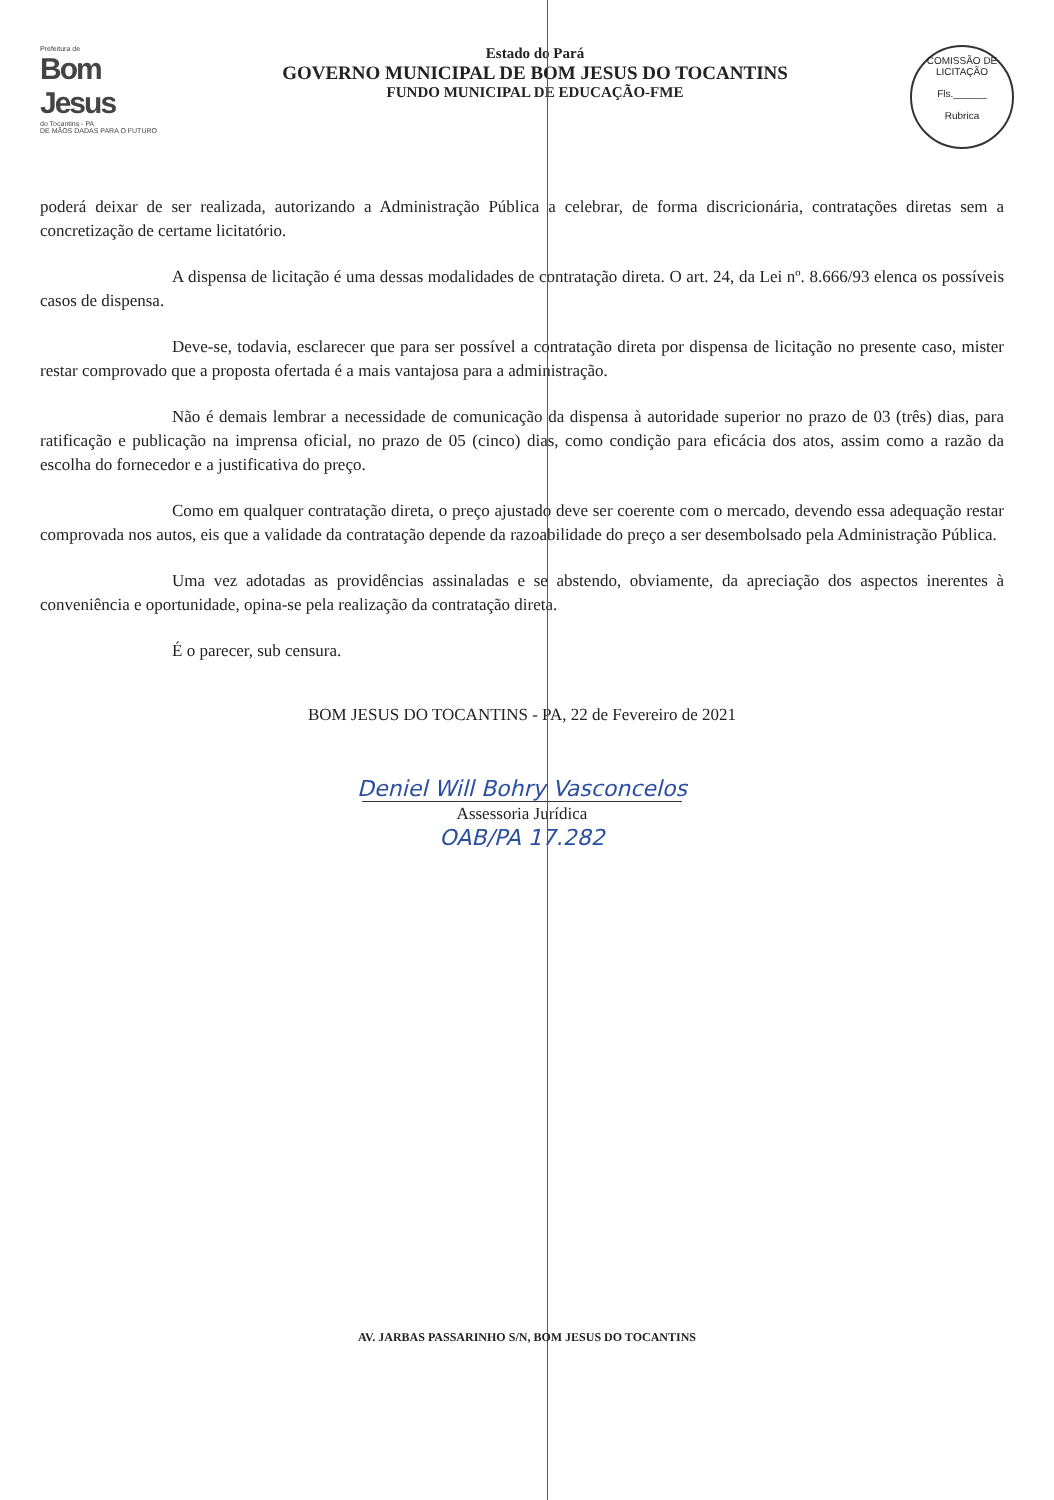Prefeitura de
Bom Jesus
do Tocantins - PA
DE MÃOS DADAS PARA O FUTURO
Estado do Pará
GOVERNO MUNICIPAL DE BOM JESUS DO TOCANTINS
FUNDO MUNICIPAL DE EDUCAÇÃO-FME
COMISSÃO DE LICITAÇÃO
Fls.______
Rubrica
poderá deixar de ser realizada, autorizando a Administração Pública a celebrar, de forma discricionária, contratações diretas sem a concretização de certame licitatório.
A dispensa de licitação é uma dessas modalidades de contratação direta. O art. 24, da Lei nº. 8.666/93 elenca os possíveis casos de dispensa.
Deve-se, todavia, esclarecer que para ser possível a contratação direta por dispensa de licitação no presente caso, mister restar comprovado que a proposta ofertada é a mais vantajosa para a administração.
Não é demais lembrar a necessidade de comunicação da dispensa à autoridade superior no prazo de 03 (três) dias, para ratificação e publicação na imprensa oficial, no prazo de 05 (cinco) dias, como condição para eficácia dos atos, assim como a razão da escolha do fornecedor e a justificativa do preço.
Como em qualquer contratação direta, o preço ajustado deve ser coerente com o mercado, devendo essa adequação restar comprovada nos autos, eis que a validade da contratação depende da razoabilidade do preço a ser desembolsado pela Administração Pública.
Uma vez adotadas as providências assinaladas e se abstendo, obviamente, da apreciação dos aspectos inerentes à conveniência e oportunidade, opina-se pela realização da contratação direta.
É o parecer, sub censura.
BOM JESUS DO TOCANTINS - PA, 22 de Fevereiro de 2021
Deniel Will Bohry Vasconcelos
Assessoria Jurídica
OAB/PA 17.282
AV. JARBAS PASSARINHO S/N, BOM JESUS DO TOCANTINS